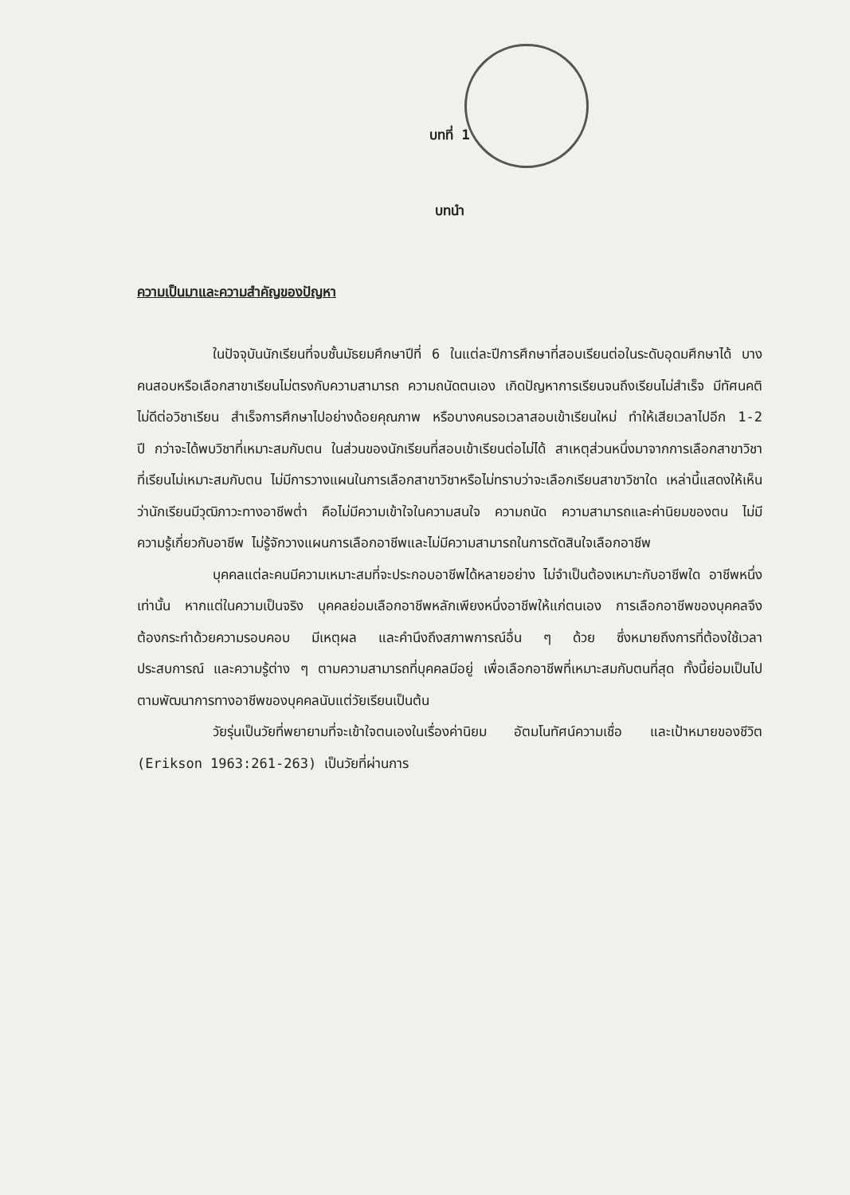บทที่ 1
บทนำ
ความเป็นมาและความสำคัญของปัญหา
ในปัจจุบันนักเรียนที่จบชั้นมัธยมศึกษาปีที่ 6 ในแต่ละปีการศึกษาที่สอบเรียนต่อในระดับอุดมศึกษาได้ บางคนสอบหรือเลือกสาขาเรียนไม่ตรงกับความสามารถ ความถนัดตนเอง เกิดปัญหาการเรียนจนถึงเรียนไม่สำเร็จ มีทัศนคติไม่ดีต่อวิชาเรียน สำเร็จการศึกษาไปอย่างด้อยคุณภาพ หรือบางคนรอเวลาสอบเข้าเรียนใหม่ ทำให้เสียเวลาไปอีก 1-2 ปี กว่าจะได้พบวิชาที่เหมาะสมกับตน ในส่วนของนักเรียนที่สอบเข้าเรียนต่อไม่ได้ สาเหตุส่วนหนึ่งมาจากการเลือกสาขาวิชาที่เรียนไม่เหมาะสมกับตน ไม่มีการวางแผนในการเลือกสาขาวิชาหรือไม่ทราบว่าจะเลือกเรียนสาขาวิชาใด เหล่านี้แสดงให้เห็นว่านักเรียนมีวุฒิภาวะทางอาชีพต่ำ คือไม่มีความเข้าใจในความสนใจ ความถนัด ความสามารถและค่านิยมของตน ไม่มีความรู้เกี่ยวกับอาชีพ ไม่รู้จักวางแผนการเลือกอาชีพและไม่มีความสามารถในการตัดสินใจเลือกอาชีพ
บุคคลแต่ละคนมีความเหมาะสมที่จะประกอบอาชีพได้หลายอย่าง ไม่จำเป็นต้องเหมาะกับอาชีพใด อาชีพหนึ่งเท่านั้น หากแต่ในความเป็นจริง บุคคลย่อมเลือกอาชีพหลักเพียงหนึ่งอาชีพให้แก่ตนเอง การเลือกอาชีพของบุคคลจึงต้องกระทำด้วยความรอบคอบ มีเหตุผล และคำนึงถึงสภาพการณ์อื่น ๆ ด้วย ซึ่งหมายถึงการที่ต้องใช้เวลา ประสบการณ์ และความรู้ต่าง ๆ ตามความสามารถที่บุคคลมีอยู่ เพื่อเลือกอาชีพที่เหมาะสมกับตนที่สุด ทั้งนี้ย่อมเป็นไปตามพัฒนาการทางอาชีพของบุคคลนับแต่วัยเรียนเป็นต้น
วัยรุ่นเป็นวัยที่พยายามที่จะเข้าใจตนเองในเรื่องค่านิยม อัตมโนทัศน์ความเชื่อ และเป้าหมายของชีวิต (Erikson 1963:261-263) เป็นวัยที่ผ่านการ